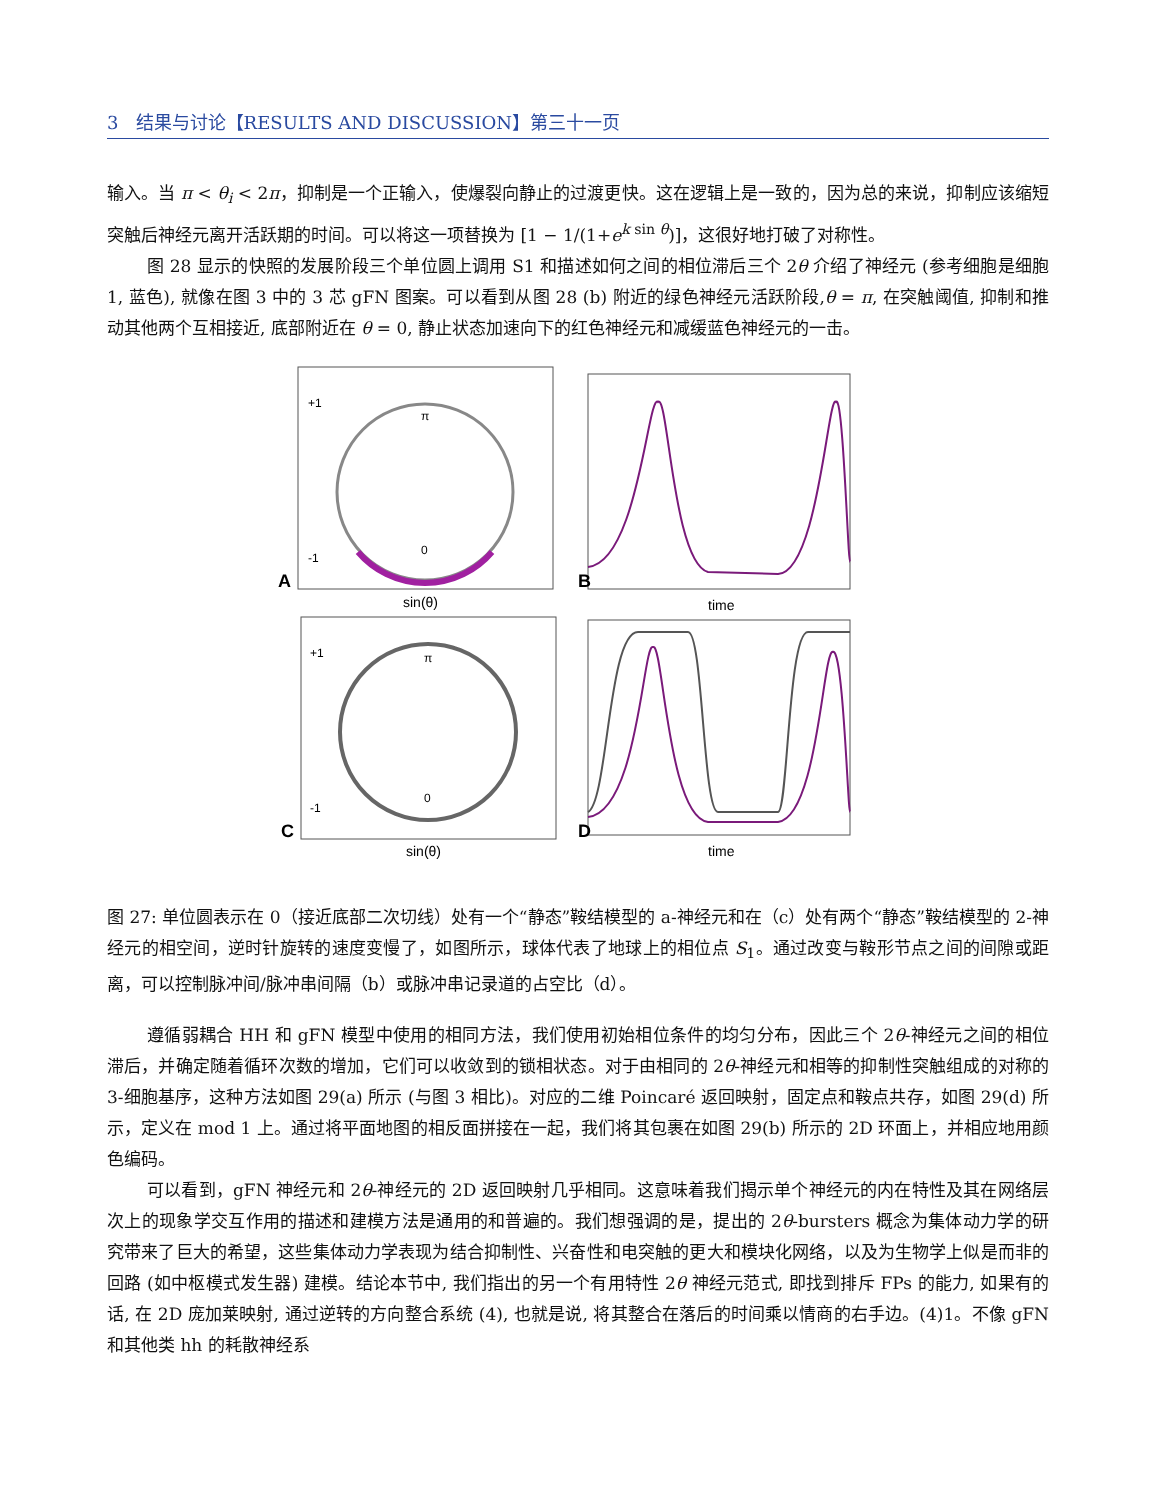3 结果与讨论【RESULTS AND DISCUSSION】第三十一页
输入。当 π < θ<sub>i</sub> < 2π，抑制是一个正输入，使爆裂向静止的过渡更快。这在逻辑上是一致的，因为总的来说，抑制应该缩短突触后神经元离开活跃期的时间。可以将这一项替换为 [1 − 1/(1+e<sup>k sin θ</sup>)]，这很好地打破了对称性。
图 28 显示的快照的发展阶段三个单位圆上调用 S1 和描述如何之间的相位滞后三个 2θ 介绍了神经元 (参考细胞是细胞 1, 蓝色), 就像在图 3 中的 3 芯 gFN 图案。可以看到从图 28 (b) 附近的绿色神经元活跃阶段,θ = π, 在突触阈值, 抑制和推动其他两个互相接近, 底部附近在 θ = 0, 静止状态加速向下的红色神经元和减缓蓝色神经元的一击。
+1
-1
π
0
A
sin(θ)
B
time
+1
-1
π
0
C
sin(θ)
D
time
图 27: 单位圆表示在 0（接近底部二次切线）处有一个“静态”鞍结模型的 a-神经元和在（c）处有两个“静态”鞍结模型的 2-神经元的相空间，逆时针旋转的速度变慢了，如图所示，球体代表了地球上的相位点 S<sub>1</sub>。通过改变与鞍形节点之间的间隙或距离，可以控制脉冲间/脉冲串间隔（b）或脉冲串记录道的占空比（d）。
遵循弱耦合 HH 和 gFN 模型中使用的相同方法，我们使用初始相位条件的均匀分布，因此三个 2θ-神经元之间的相位滞后，并确定随着循环次数的增加，它们可以收敛到的锁相状态。对于由相同的 2θ-神经元和相等的抑制性突触组成的对称的 3-细胞基序，这种方法如图 29(a) 所示 (与图 3 相比)。对应的二维 Poincaré 返回映射，固定点和鞍点共存，如图 29(d) 所示，定义在 mod 1 上。通过将平面地图的相反面拼接在一起，我们将其包裹在如图 29(b) 所示的 2D 环面上，并相应地用颜色编码。
可以看到，gFN 神经元和 2θ-神经元的 2D 返回映射几乎相同。这意味着我们揭示单个神经元的内在特性及其在网络层次上的现象学交互作用的描述和建模方法是通用的和普遍的。我们想强调的是，提出的 2θ-bursters 概念为集体动力学的研究带来了巨大的希望，这些集体动力学表现为结合抑制性、兴奋性和电突触的更大和模块化网络，以及为生物学上似是而非的回路 (如中枢模式发生器) 建模。结论本节中, 我们指出的另一个有用特性 2θ 神经元范式, 即找到排斥 FPs 的能力, 如果有的话, 在 2D 庞加莱映射, 通过逆转的方向整合系统 (4), 也就是说, 将其整合在落后的时间乘以情商的右手边。(4)1。不像 gFN 和其他类 hh 的耗散神经系